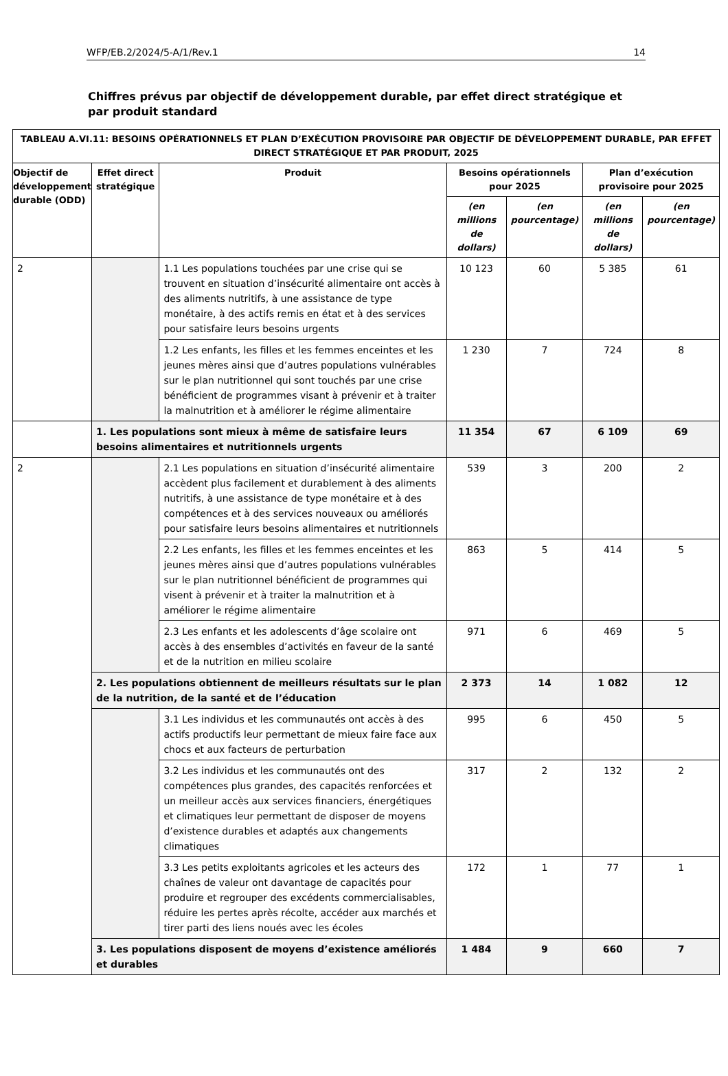WFP/EB.2/2024/5-A/1/Rev.1 14
Chiffres prévus par objectif de développement durable, par effet direct stratégique et par produit standard
| TABLEAU A.VI.11: BESOINS OPÉRATIONNELS ET PLAN D’EXÉCUTION PROVISOIRE PAR OBJECTIF DE DÉVELOPPEMENT DURABLE, PAR EFFET DIRECT STRATÉGIQUE ET PAR PRODUIT, 2025 | | | | | | |
| --- | --- | --- | --- | --- | --- | --- |
| Objectif de développement durable (ODD) | Effet direct stratégique | Produit | Besoins opérationnels pour 2025 | | Plan d’exécution provisoire pour 2025 | |
| | | | (en millions de dollars) | (en pourcentage) | (en millions de dollars) | (en pourcentage) |
| 2 | | 1.1 Les populations touchées par une crise qui se trouvent en situation d’insécurité alimentaire ont accès à des aliments nutritifs, à une assistance de type monétaire, à des actifs remis en état et à des services pour satisfaire leurs besoins urgents | 10 123 | 60 | 5 385 | 61 |
| | | 1.2 Les enfants, les filles et les femmes enceintes et les jeunes mères ainsi que d’autres populations vulnérables sur le plan nutritionnel qui sont touchés par une crise bénéficient de programmes visant à prévenir et à traiter la malnutrition et à améliorer le régime alimentaire | 1 230 | 7 | 724 | 8 |
| | 1. Les populations sont mieux à même de satisfaire leurs besoins alimentaires et nutritionnels urgents | | 11 354 | 67 | 6 109 | 69 |
| 2 | | 2.1 Les populations en situation d’insécurité alimentaire accèdent plus facilement et durablement à des aliments nutritifs, à une assistance de type monétaire et à des compétences et à des services nouveaux ou améliorés pour satisfaire leurs besoins alimentaires et nutritionnels | 539 | 3 | 200 | 2 |
| | | 2.2 Les enfants, les filles et les femmes enceintes et les jeunes mères ainsi que d’autres populations vulnérables sur le plan nutritionnel bénéficient de programmes qui visent à prévenir et à traiter la malnutrition et à améliorer le régime alimentaire | 863 | 5 | 414 | 5 |
| | | 2.3 Les enfants et les adolescents d’âge scolaire ont accès à des ensembles d’activités en faveur de la santé et de la nutrition en milieu scolaire | 971 | 6 | 469 | 5 |
| | 2. Les populations obtiennent de meilleurs résultats sur le plan de la nutrition, de la santé et de l’éducation | | 2 373 | 14 | 1 082 | 12 |
| | | 3.1 Les individus et les communautés ont accès à des actifs productifs leur permettant de mieux faire face aux chocs et aux facteurs de perturbation | 995 | 6 | 450 | 5 |
| | | 3.2 Les individus et les communautés ont des compétences plus grandes, des capacités renforcées et un meilleur accès aux services financiers, énergétiques et climatiques leur permettant de disposer de moyens d’existence durables et adaptés aux changements climatiques | 317 | 2 | 132 | 2 |
| | | 3.3 Les petits exploitants agricoles et les acteurs des chaînes de valeur ont davantage de capacités pour produire et regrouper des excédents commercialisables, réduire les pertes après récolte, accéder aux marchés et tirer parti des liens noués avec les écoles | 172 | 1 | 77 | 1 |
| | 3. Les populations disposent de moyens d’existence améliorés et durables | | 1 484 | 9 | 660 | 7 |